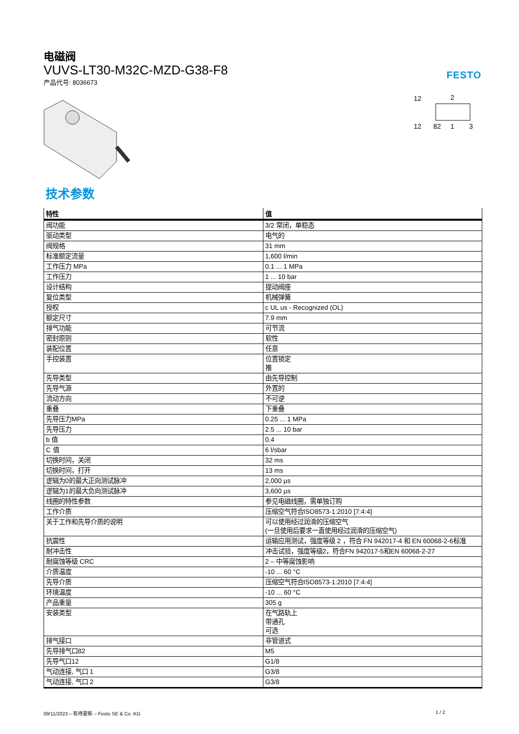电磁阀
VUVS-LT30-M32C-MZD-G38-F8
产品代号: 8036673
FESTO
12
2
12
82
1
3
技术参数
| 特性 | 值 |
| --- | --- |
| 阀功能 | 3/2 常闭，单稳态 |
| 驱动类型 | 电气的 |
| 阀规格 | 31 mm |
| 标准额定流量 | 1,600 l/min |
| 工作压力 MPa | 0.1 ... 1 MPa |
| 工作压力 | 1 ... 10 bar |
| 设计结构 | 提动阀座 |
| 复位类型 | 机械弹簧 |
| 授权 | c UL us - Recognized (OL) |
| 额定尺寸 | 7.9 mm |
| 排气功能 | 可节流 |
| 密封原则 | 软性 |
| 装配位置 | 任意 |
| 手控装置 | 位置锁定 推 |
| 先导类型 | 由先导控制 |
| 先导气源 | 外置的 |
| 流动方向 | 不可逆 |
| 重叠 | 下重叠 |
| 先导压力MPa | 0.25 ... 1 MPa |
| 先导压力 | 2.5 ... 10 bar |
| b 值 | 0.4 |
| C 值 | 6 l/sbar |
| 切换时间，关闭 | 32 ms |
| 切换时间，打开 | 13 ms |
| 逻辑为0的最大正向测试脉冲 | 2,000 µs |
| 逻辑为1的最大负向测试脉冲 | 3,600 µs |
| 线圈的特性参数 | 参见电磁线圈，需单独订购 |
| 工作介质 | 压缩空气符合ISO8573-1:2010 [7:4:4] |
| 关于工作和先导介质的说明 | 可以使用经过润滑的压缩空气 (一旦使用后要求一直使用经过润滑的压缩空气) |
| 抗震性 | 运输应用测试，强度等级 2 ，符合 FN 942017-4 和 EN 60068-2-6标准 |
| 耐冲击性 | 冲击试验，强度等级2，符合FN 942017-5和EN 60068-2-27 |
| 耐腐蚀等级 CRC | 2 – 中等腐蚀影响 |
| 介质温度 | -10 ... 60 °C |
| 先导介质 | 压缩空气符合ISO8573-1:2010 [7:4:4] |
| 环境温度 | -10 ... 60 °C |
| 产品重量 | 305 g |
| 安装类型 | 在气路轨上 带通孔 可选 |
| 排气接口 | 非管道式 |
| 先导排气口82 | M5 |
| 先导气口12 | G1/8 |
| 气动连接, 气口 1 | G3/8 |
| 气动连接, 气口 2 | G3/8 |
09/11/2023 – 有待更新 – Festo SE & Co. KG 1 / 2